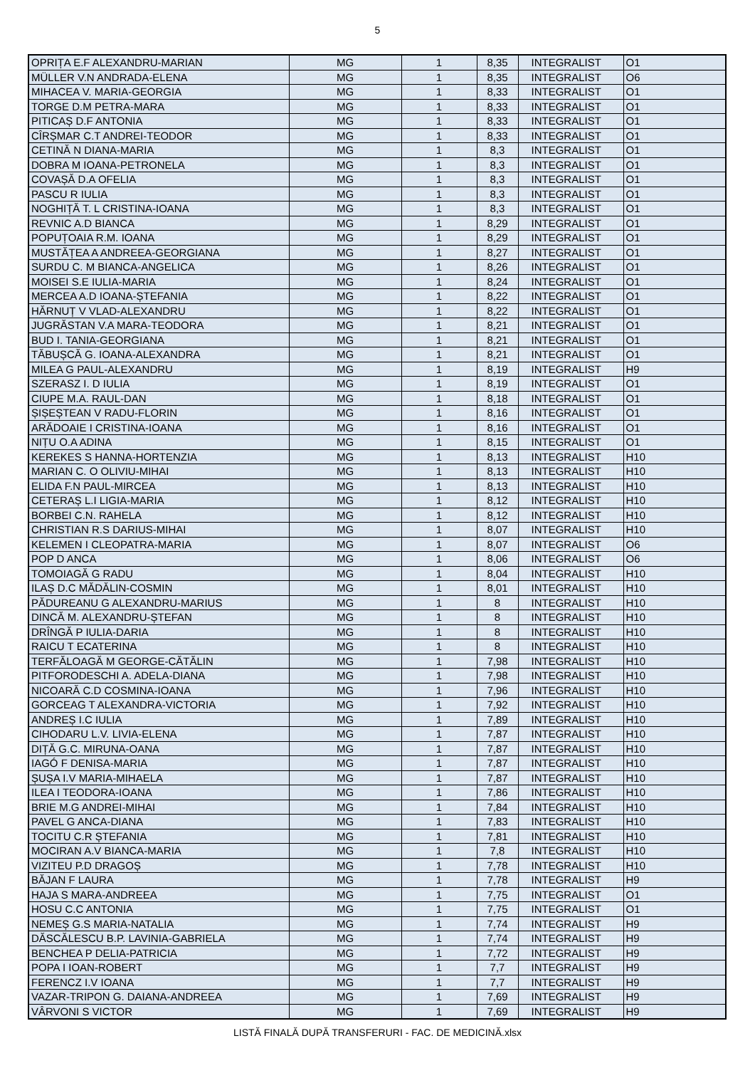5
| OPRIȚA E.F ALEXANDRU-MARIAN | MG | 1 | 8,35 | INTEGRALIST | O1 |
| MÜLLER V.N ANDRADA-ELENA | MG | 1 | 8,35 | INTEGRALIST | O6 |
| MIHACEA V. MARIA-GEORGIA | MG | 1 | 8,33 | INTEGRALIST | O1 |
| TORGE D.M PETRA-MARA | MG | 1 | 8,33 | INTEGRALIST | O1 |
| PITICAȘ D.F ANTONIA | MG | 1 | 8,33 | INTEGRALIST | O1 |
| CÎRȘMAR C.T ANDREI-TEODOR | MG | 1 | 8,33 | INTEGRALIST | O1 |
| CETINĂ N DIANA-MARIA | MG | 1 | 8,3 | INTEGRALIST | O1 |
| DOBRA M IOANA-PETRONELA | MG | 1 | 8,3 | INTEGRALIST | O1 |
| COVAȘĂ D.A OFELIA | MG | 1 | 8,3 | INTEGRALIST | O1 |
| PASCU R IULIA | MG | 1 | 8,3 | INTEGRALIST | O1 |
| NOGHIȚĂ T. L CRISTINA-IOANA | MG | 1 | 8,3 | INTEGRALIST | O1 |
| REVNIC A.D BIANCA | MG | 1 | 8,29 | INTEGRALIST | O1 |
| POPUȚOAIA R.M. IOANA | MG | 1 | 8,29 | INTEGRALIST | O1 |
| MUSTĂȚEA A ANDREEA-GEORGIANA | MG | 1 | 8,27 | INTEGRALIST | O1 |
| SURDU C. M BIANCA-ANGELICA | MG | 1 | 8,26 | INTEGRALIST | O1 |
| MOISEI S.E IULIA-MARIA | MG | 1 | 8,24 | INTEGRALIST | O1 |
| MERCEA A.D IOANA-ȘTEFANIA | MG | 1 | 8,22 | INTEGRALIST | O1 |
| HĂRNUȚ V VLAD-ALEXANDRU | MG | 1 | 8,22 | INTEGRALIST | O1 |
| JUGRĂSTAN V.A MARA-TEODORA | MG | 1 | 8,21 | INTEGRALIST | O1 |
| BUD I. TANIA-GEORGIANA | MG | 1 | 8,21 | INTEGRALIST | O1 |
| TĂBUȘCĂ G. IOANA-ALEXANDRA | MG | 1 | 8,21 | INTEGRALIST | O1 |
| MILEA G PAUL-ALEXANDRU | MG | 1 | 8,19 | INTEGRALIST | H9 |
| SZERASZ I. D IULIA | MG | 1 | 8,19 | INTEGRALIST | O1 |
| CIUPE M.A. RAUL-DAN | MG | 1 | 8,18 | INTEGRALIST | O1 |
| ȘIȘEȘTEAN V RADU-FLORIN | MG | 1 | 8,16 | INTEGRALIST | O1 |
| ARĂDOAIE I CRISTINA-IOANA | MG | 1 | 8,16 | INTEGRALIST | O1 |
| NIȚU O.A ADINA | MG | 1 | 8,15 | INTEGRALIST | O1 |
| KEREKES S HANNA-HORTENZIA | MG | 1 | 8,13 | INTEGRALIST | H10 |
| MARIAN C. O OLIVIU-MIHAI | MG | 1 | 8,13 | INTEGRALIST | H10 |
| ELIDA F.N PAUL-MIRCEA | MG | 1 | 8,13 | INTEGRALIST | H10 |
| CETERAȘ L.I LIGIA-MARIA | MG | 1 | 8,12 | INTEGRALIST | H10 |
| BORBEI C.N. RAHELA | MG | 1 | 8,12 | INTEGRALIST | H10 |
| CHRISTIAN R.S DARIUS-MIHAI | MG | 1 | 8,07 | INTEGRALIST | H10 |
| KELEMEN I CLEOPATRA-MARIA | MG | 1 | 8,07 | INTEGRALIST | O6 |
| POP D ANCA | MG | 1 | 8,06 | INTEGRALIST | O6 |
| TOMOIAGĂ G RADU | MG | 1 | 8,04 | INTEGRALIST | H10 |
| ILAȘ D.C MĂDĂLIN-COSMIN | MG | 1 | 8,01 | INTEGRALIST | H10 |
| PĂDUREANU G ALEXANDRU-MARIUS | MG | 1 | 8 | INTEGRALIST | H10 |
| DINCĂ M. ALEXANDRU-ȘTEFAN | MG | 1 | 8 | INTEGRALIST | H10 |
| DRÎNGĂ P IULIA-DARIA | MG | 1 | 8 | INTEGRALIST | H10 |
| RAICU T ECATERINA | MG | 1 | 8 | INTEGRALIST | H10 |
| TERFĂLOAGĂ M GEORGE-CĂTĂLIN | MG | 1 | 7,98 | INTEGRALIST | H10 |
| PITFORODESCHI A. ADELA-DIANA | MG | 1 | 7,98 | INTEGRALIST | H10 |
| NICOARĂ C.D COSMINA-IOANA | MG | 1 | 7,96 | INTEGRALIST | H10 |
| GORCEAG T ALEXANDRA-VICTORIA | MG | 1 | 7,92 | INTEGRALIST | H10 |
| ANDREȘ I.C IULIA | MG | 1 | 7,89 | INTEGRALIST | H10 |
| CIHODARU L.V. LIVIA-ELENA | MG | 1 | 7,87 | INTEGRALIST | H10 |
| DIȚĂ G.C. MIRUNA-OANA | MG | 1 | 7,87 | INTEGRALIST | H10 |
| IAGÓ F DENISA-MARIA | MG | 1 | 7,87 | INTEGRALIST | H10 |
| ȘUȘA I.V MARIA-MIHAELA | MG | 1 | 7,87 | INTEGRALIST | H10 |
| ILEA I TEODORA-IOANA | MG | 1 | 7,86 | INTEGRALIST | H10 |
| BRIE M.G ANDREI-MIHAI | MG | 1 | 7,84 | INTEGRALIST | H10 |
| PAVEL G ANCA-DIANA | MG | 1 | 7,83 | INTEGRALIST | H10 |
| TOCITU C.R ȘTEFANIA | MG | 1 | 7,81 | INTEGRALIST | H10 |
| MOCIRAN A.V BIANCA-MARIA | MG | 1 | 7,8 | INTEGRALIST | H10 |
| VIZITEU P.D DRAGOȘ | MG | 1 | 7,78 | INTEGRALIST | H10 |
| BĂJAN F LAURA | MG | 1 | 7,78 | INTEGRALIST | H9 |
| HAJA S MARA-ANDREEA | MG | 1 | 7,75 | INTEGRALIST | O1 |
| HOSU C.C ANTONIA | MG | 1 | 7,75 | INTEGRALIST | O1 |
| NEMEȘ G.S MARIA-NATALIA | MG | 1 | 7,74 | INTEGRALIST | H9 |
| DĂSCĂLESCU B.P. LAVINIA-GABRIELA | MG | 1 | 7,74 | INTEGRALIST | H9 |
| BENCHEA P DELIA-PATRICIA | MG | 1 | 7,72 | INTEGRALIST | H9 |
| POPA I IOAN-ROBERT | MG | 1 | 7,7 | INTEGRALIST | H9 |
| FERENCZ I.V IOANA | MG | 1 | 7,7 | INTEGRALIST | H9 |
| VAZAR-TRIPON G. DAIANA-ANDREEA | MG | 1 | 7,69 | INTEGRALIST | H9 |
| VÂRVONI S VICTOR | MG | 1 | 7,69 | INTEGRALIST | H9 |
LISTĂ FINALĂ DUPĂ TRANSFERURI - FAC. DE MEDICINĂ.xlsx